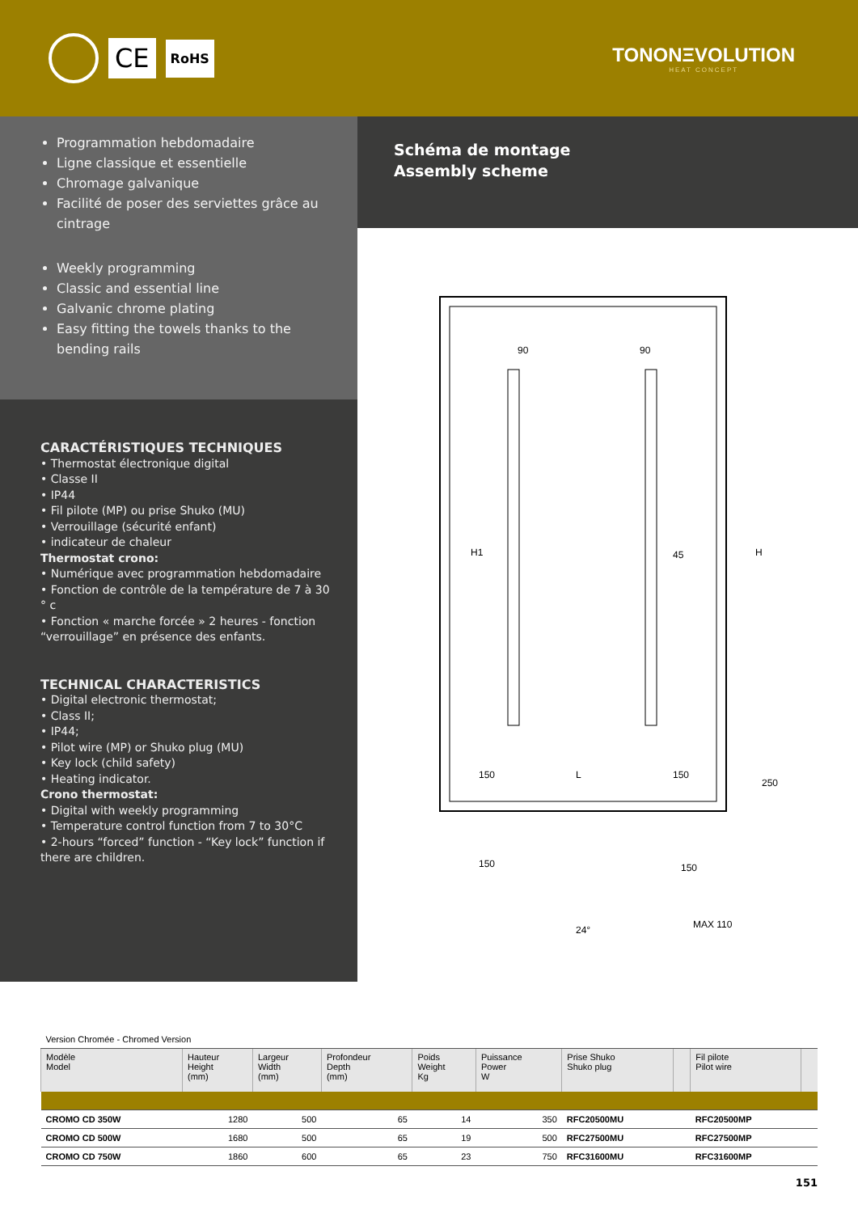CE
RoHS
TONONΞVOLUTION
HEAT CONCEPT
Programmation hebdomadaire
Ligne classique et essentielle
Chromage galvanique
Facilité de poser des serviettes grâce au cintrage
Weekly programming
Classic and essential line
Galvanic chrome plating
Easy fitting the towels thanks to the bending rails
CARACTÉRISTIQUES TECHNIQUES
• Thermostat électronique digital
• Classe II
• IP44
• Fil pilote (MP) ou prise Shuko (MU)
• Verrouillage (sécurité enfant)
• indicateur de chaleur
Thermostat crono:
• Numérique avec programmation hebdomadaire
• Fonction de contrôle de la température de 7 à 30 ° c
• Fonction « marche forcée » 2 heures - fonction “verrouillage” en présence des enfants.
TECHNICAL CHARACTERISTICS
• Digital electronic thermostat;
• Class II;
• IP44;
• Pilot wire (MP) or Shuko plug (MU)
• Key lock (child safety)
• Heating indicator.
Crono thermostat:
• Digital with weekly programming
• Temperature control function from 7 to 30°C
• 2-hours “forced” function - “Key lock” function if there are children.
Schéma de montage
Assembly scheme
90
90
H1
H
45
150
L
150
250
150
150
24°
MAX 110
| Version Chromée - Chromed Version | | | | | | | | | |
| Modèle Model | Hauteur Height (mm) | Largeur Width (mm) | Profondeur Depth (mm) | Poids Weight Kg | Puissance Power W | Prise Shuko Shuko plug | | Fil pilote Pilot wire | |
| CROMO CD 350W | 1280 | 500 | 65 | 14 | 350 | RFC20500MU | | RFC20500MP | |
| CROMO CD 500W | 1680 | 500 | 65 | 19 | 500 | RFC27500MU | | RFC27500MP | |
| CROMO CD 750W | 1860 | 600 | 65 | 23 | 750 | RFC31600MU | | RFC31600MP | |
151